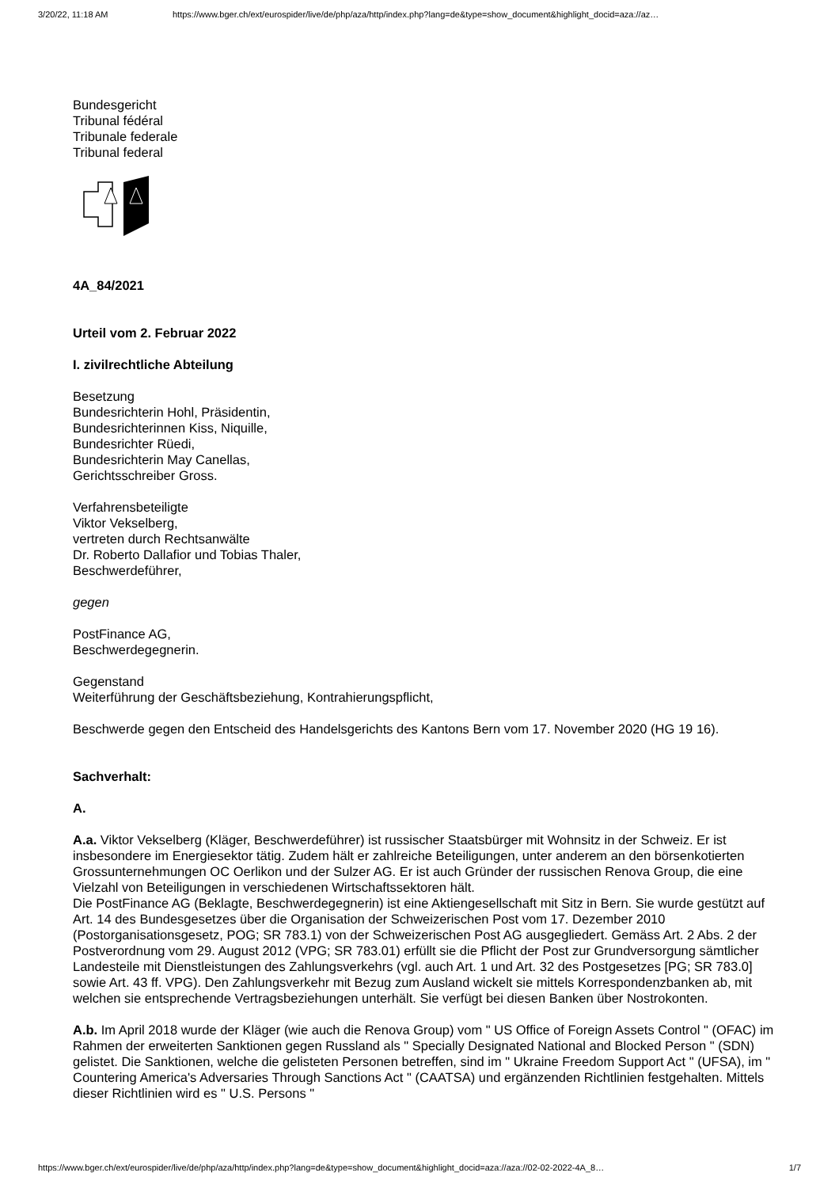3/20/22, 11:18 AM https://www.bger.ch/ext/eurospider/live/de/php/aza/http/index.php?lang=de&type=show_document&highlight_docid=aza://az…
Bundesgericht
Tribunal fédéral
Tribunale federale
Tribunal federal
4A_84/2021
Urteil vom 2. Februar 2022
I. zivilrechtliche Abteilung
Besetzung
Bundesrichterin Hohl, Präsidentin,
Bundesrichterinnen Kiss, Niquille,
Bundesrichter Rüedi,
Bundesrichterin May Canellas,
Gerichtsschreiber Gross.
Verfahrensbeteiligte
Viktor Vekselberg,
vertreten durch Rechtsanwälte
Dr. Roberto Dallafior und Tobias Thaler,
Beschwerdeführer,
gegen
PostFinance AG,
Beschwerdegegnerin.
Gegenstand
Weiterführung der Geschäftsbeziehung, Kontrahierungspflicht,
Beschwerde gegen den Entscheid des Handelsgerichts des Kantons Bern vom 17. November 2020 (HG 19 16).
Sachverhalt:
A.
A.a. Viktor Vekselberg (Kläger, Beschwerdeführer) ist russischer Staatsbürger mit Wohnsitz in der Schweiz. Er ist insbesondere im Energiesektor tätig. Zudem hält er zahlreiche Beteiligungen, unter anderem an den börsenkotierten Grossunternehmungen OC Oerlikon und der Sulzer AG. Er ist auch Gründer der russischen Renova Group, die eine Vielzahl von Beteiligungen in verschiedenen Wirtschaftssektoren hält.
Die PostFinance AG (Beklagte, Beschwerdegegnerin) ist eine Aktiengesellschaft mit Sitz in Bern. Sie wurde gestützt auf Art. 14 des Bundesgesetzes über die Organisation der Schweizerischen Post vom 17. Dezember 2010 (Postorganisationsgesetz, POG; SR 783.1) von der Schweizerischen Post AG ausgegliedert. Gemäss Art. 2 Abs. 2 der Postverordnung vom 29. August 2012 (VPG; SR 783.01) erfüllt sie die Pflicht der Post zur Grundversorgung sämtlicher Landesteile mit Dienstleistungen des Zahlungsverkehrs (vgl. auch Art. 1 und Art. 32 des Postgesetzes [PG; SR 783.0] sowie Art. 43 ff. VPG). Den Zahlungsverkehr mit Bezug zum Ausland wickelt sie mittels Korrespondenzbanken ab, mit welchen sie entsprechende Vertragsbeziehungen unterhält. Sie verfügt bei diesen Banken über Nostrokonten.
A.b. Im April 2018 wurde der Kläger (wie auch die Renova Group) vom " US Office of Foreign Assets Control " (OFAC) im Rahmen der erweiterten Sanktionen gegen Russland als " Specially Designated National and Blocked Person " (SDN) gelistet. Die Sanktionen, welche die gelisteten Personen betreffen, sind im " Ukraine Freedom Support Act " (UFSA), im " Countering America's Adversaries Through Sanctions Act " (CAATSA) und ergänzenden Richtlinien festgehalten. Mittels dieser Richtlinien wird es " U.S. Persons "
https://www.bger.ch/ext/eurospider/live/de/php/aza/http/index.php?lang=de&type=show_document&highlight_docid=aza://aza://02-02-2022-4A_8… 1/7